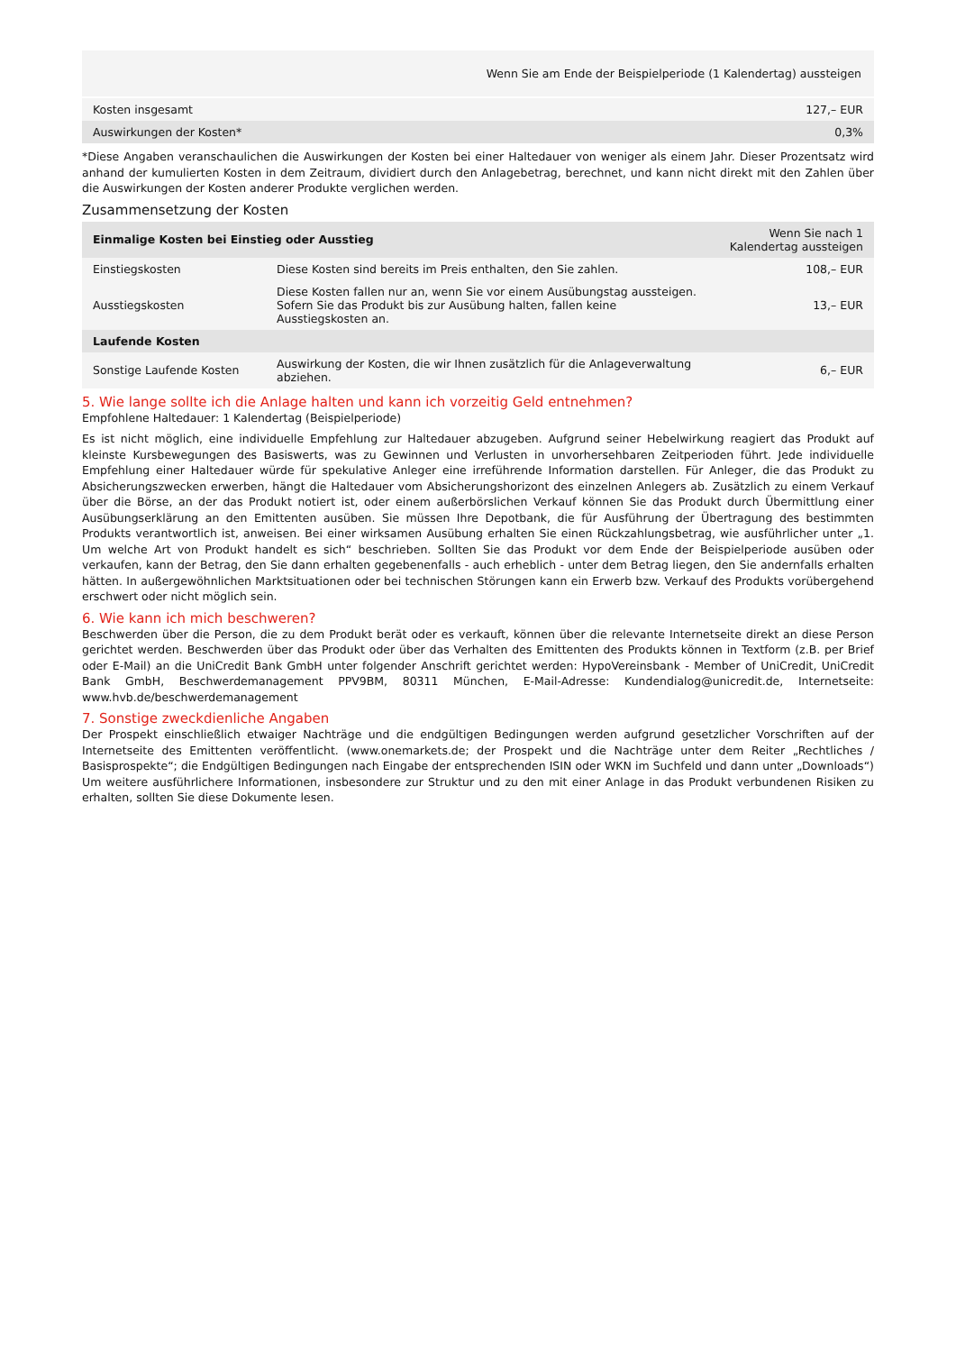| | Wenn Sie am Ende der Beispielperiode (1 Kalendertag) aussteigen |
| --- | --- |
| Kosten insgesamt | 127,– EUR |
| Auswirkungen der Kosten* | 0,3% |
*Diese Angaben veranschaulichen die Auswirkungen der Kosten bei einer Haltedauer von weniger als einem Jahr. Dieser Prozentsatz wird anhand der kumulierten Kosten in dem Zeitraum, dividiert durch den Anlagebetrag, berechnet, und kann nicht direkt mit den Zahlen über die Auswirkungen der Kosten anderer Produkte verglichen werden.
Zusammensetzung der Kosten
| Einmalige Kosten bei Einstieg oder Ausstieg | | Wenn Sie nach 1 Kalendertag aussteigen |
| --- | --- | --- |
| Einstiegskosten | Diese Kosten sind bereits im Preis enthalten, den Sie zahlen. | 108,– EUR |
| Ausstiegskosten | Diese Kosten fallen nur an, wenn Sie vor einem Ausübungstag aussteigen. Sofern Sie das Produkt bis zur Ausübung halten, fallen keine Ausstiegskosten an. | 13,– EUR |
| Laufende Kosten | | |
| Sonstige Laufende Kosten | Auswirkung der Kosten, die wir Ihnen zusätzlich für die Anlageverwaltung abziehen. | 6,– EUR |
5. Wie lange sollte ich die Anlage halten und kann ich vorzeitig Geld entnehmen?
Empfohlene Haltedauer: 1 Kalendertag (Beispielperiode)
Es ist nicht möglich, eine individuelle Empfehlung zur Haltedauer abzugeben. Aufgrund seiner Hebelwirkung reagiert das Produkt auf kleinste Kursbewegungen des Basiswerts, was zu Gewinnen und Verlusten in unvorhersehbaren Zeitperioden führt. Jede individuelle Empfehlung einer Haltedauer würde für spekulative Anleger eine irreführende Information darstellen. Für Anleger, die das Produkt zu Absicherungszwecken erwerben, hängt die Haltedauer vom Absicherungshorizont des einzelnen Anlegers ab. Zusätzlich zu einem Verkauf über die Börse, an der das Produkt notiert ist, oder einem außerbörslichen Verkauf können Sie das Produkt durch Übermittlung einer Ausübungserklärung an den Emittenten ausüben. Sie müssen Ihre Depotbank, die für Ausführung der Übertragung des bestimmten Produkts verantwortlich ist, anweisen. Bei einer wirksamen Ausübung erhalten Sie einen Rückzahlungsbetrag, wie ausführlicher unter „1. Um welche Art von Produkt handelt es sich“ beschrieben. Sollten Sie das Produkt vor dem Ende der Beispielperiode ausüben oder verkaufen, kann der Betrag, den Sie dann erhalten gegebenenfalls - auch erheblich - unter dem Betrag liegen, den Sie andernfalls erhalten hätten. In außergewöhnlichen Marktsituationen oder bei technischen Störungen kann ein Erwerb bzw. Verkauf des Produkts vorübergehend erschwert oder nicht möglich sein.
6. Wie kann ich mich beschweren?
Beschwerden über die Person, die zu dem Produkt berät oder es verkauft, können über die relevante Internetseite direkt an diese Person gerichtet werden. Beschwerden über das Produkt oder über das Verhalten des Emittenten des Produkts können in Textform (z.B. per Brief oder E-Mail) an die UniCredit Bank GmbH unter folgender Anschrift gerichtet werden: HypoVereinsbank - Member of UniCredit, UniCredit Bank GmbH, Beschwerdemanagement PPV9BM, 80311 München, E-Mail-Adresse: Kundendialog@unicredit.de, Internetseite: www.hvb.de/beschwerdemanagement
7. Sonstige zweckdienliche Angaben
Der Prospekt einschließlich etwaiger Nachträge und die endgültigen Bedingungen werden aufgrund gesetzlicher Vorschriften auf der Internetseite des Emittenten veröffentlicht. (www.onemarkets.de; der Prospekt und die Nachträge unter dem Reiter „Rechtliches / Basisprospekte“; die Endgültigen Bedingungen nach Eingabe der entsprechenden ISIN oder WKN im Suchfeld und dann unter „Downloads“) Um weitere ausführlichere Informationen, insbesondere zur Struktur und zu den mit einer Anlage in das Produkt verbundenen Risiken zu erhalten, sollten Sie diese Dokumente lesen.